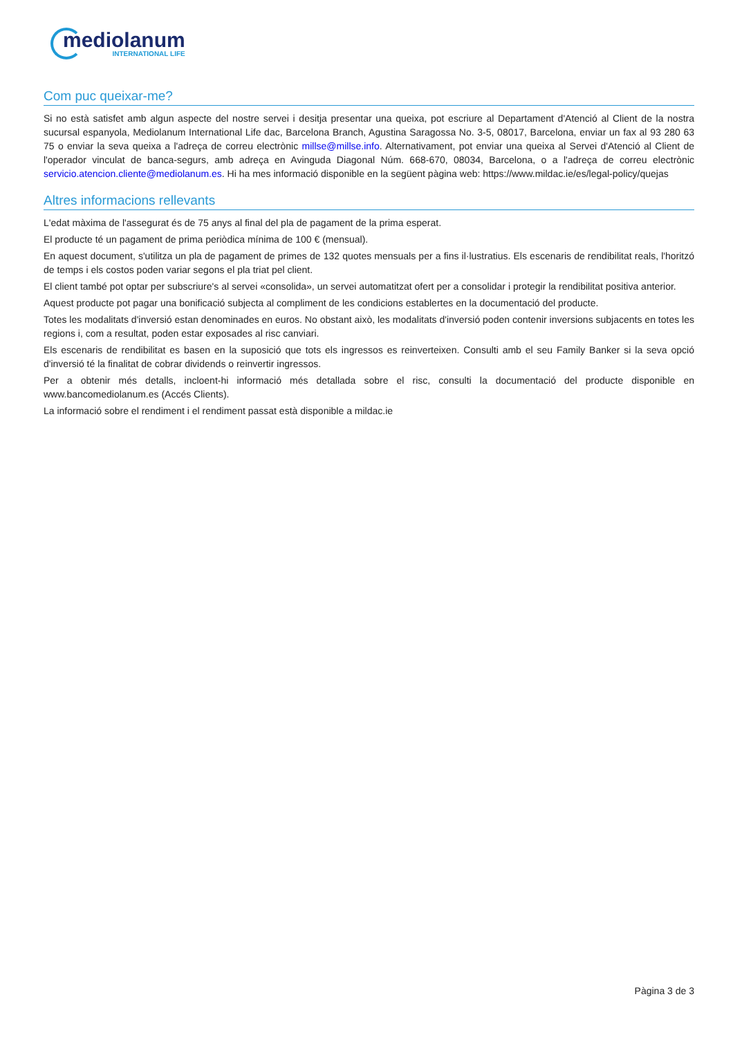mediolanum
INTERNATIONAL LIFE
Com puc queixar-me?
Si no està satisfet amb algun aspecte del nostre servei i desitja presentar una queixa, pot escriure al Departament d'Atenció al Client de la nostra sucursal espanyola, Mediolanum International Life dac, Barcelona Branch, Agustina Saragossa No. 3-5, 08017, Barcelona, enviar un fax al 93 280 63 75 o enviar la seva queixa a l'adreça de correu electrònic millse@millse.info. Alternativament, pot enviar una queixa al Servei d'Atenció al Client de l'operador vinculat de banca-segurs, amb adreça en Avinguda Diagonal Núm. 668-670, 08034, Barcelona, o a l'adreça de correu electrònic servicio.atencion.cliente@mediolanum.es. Hi ha mes informació disponible en la següent pàgina web: https://www.mildac.ie/es/legal-policy/quejas
Altres informacions rellevants
L'edat màxima de l'assegurat és de 75 anys al final del pla de pagament de la prima esperat.
El producte té un pagament de prima periòdica mínima de 100 € (mensual).
En aquest document, s'utilitza un pla de pagament de primes de 132 quotes mensuals per a fins il·lustratius. Els escenaris de rendibilitat reals, l'horitzó de temps i els costos poden variar segons el pla triat pel client.
El client també pot optar per subscriure's al servei «consolida», un servei automatitzat ofert per a consolidar i protegir la rendibilitat positiva anterior.
Aquest producte pot pagar una bonificació subjecta al compliment de les condicions establertes en la documentació del producte.
Totes les modalitats d'inversió estan denominades en euros. No obstant això, les modalitats d'inversió poden contenir inversions subjacents en totes les regions i, com a resultat, poden estar exposades al risc canviari.
Els escenaris de rendibilitat es basen en la suposició que tots els ingressos es reinverteixen. Consulti amb el seu Family Banker si la seva opció d'inversió té la finalitat de cobrar dividends o reinvertir ingressos.
Per a obtenir més detalls, incloent-hi informació més detallada sobre el risc, consulti la documentació del producte disponible en www.bancomediolanum.es (Accés Clients).
La informació sobre el rendiment i el rendiment passat està disponible a mildac.ie
Pàgina 3 de 3